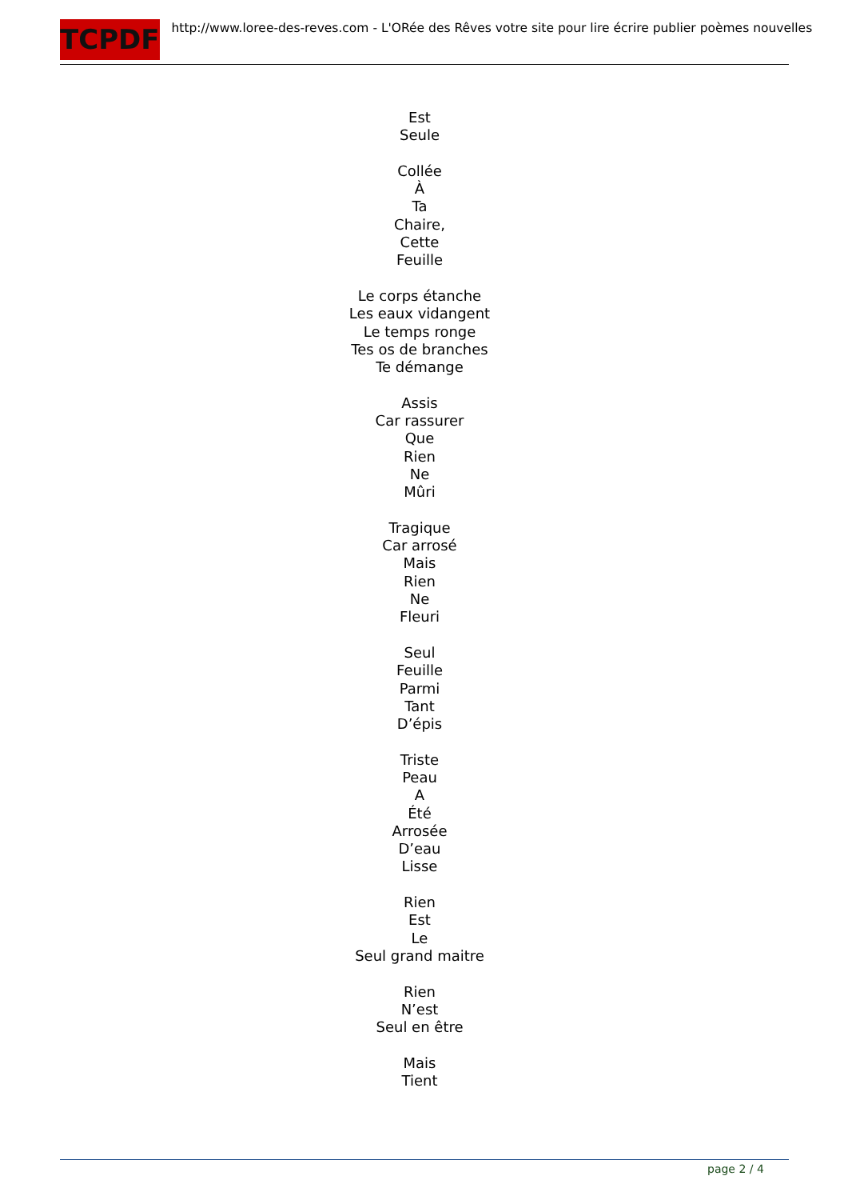TCPDF
http://www.loree-des-reves.com - L'ORée des Rêves votre site pour lire écrire publier poèmes nouvelles
Est
Seule
Collée
À
Ta
Chaire,
Cette
Feuille
Le corps étanche
Les eaux vidangent
Le temps ronge
Tes os de branches
Te démange
Assis
Car rassurer
Que
Rien
Ne
Mûri
Tragique
Car arrosé
Mais
Rien
Ne
Fleuri
Seul
Feuille
Parmi
Tant
D’épis
Triste
Peau
A
Été
Arrosée
D’eau
Lisse
Rien
Est
Le
Seul grand maitre
Rien
N’est
Seul en être
Mais
Tient
page 2 / 4